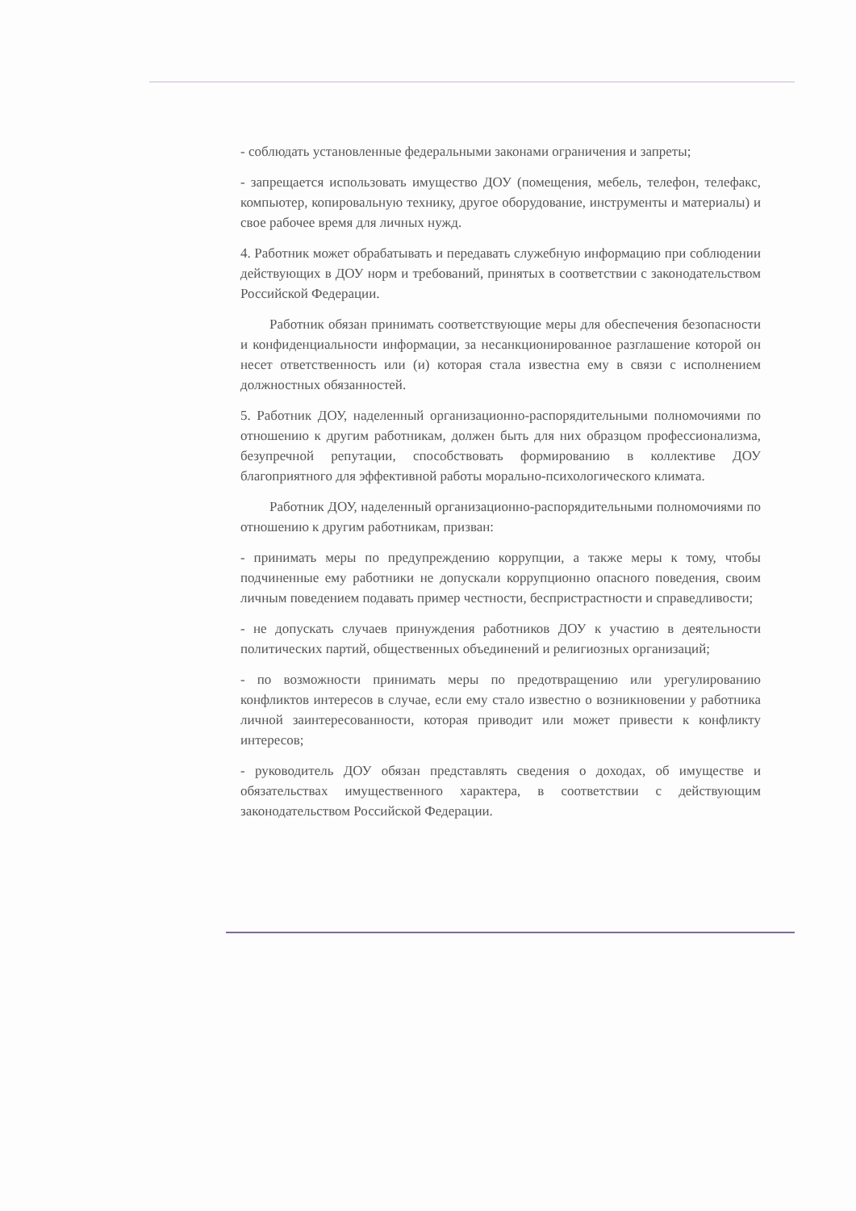- соблюдать установленные федеральными законами ограничения и запреты;
- запрещается использовать имущество ДОУ (помещения, мебель, телефон, телефакс, компьютер, копировальную технику, другое оборудование, инструменты и материалы) и свое рабочее время для личных нужд.
4. Работник может обрабатывать и передавать служебную информацию при соблюдении действующих в ДОУ норм и требований, принятых в соответствии с законодательством Российской Федерации.
Работник обязан принимать соответствующие меры для обеспечения безопасности и конфиденциальности информации, за несанкционированное разглашение которой он несет ответственность или (и) которая стала известна ему в связи с исполнением должностных обязанностей.
5. Работник ДОУ, наделенный организационно-распорядительными полномочиями по отношению к другим работникам, должен быть для них образцом профессионализма, безупречной репутации, способствовать формированию в коллективе ДОУ благоприятного для эффективной работы морально-психологического климата.
Работник ДОУ, наделенный организационно-распорядительными полномочиями по отношению к другим работникам, призван:
- принимать меры по предупреждению коррупции, а также меры к тому, чтобы подчиненные ему работники не допускали коррупционно опасного поведения, своим личным поведением подавать пример честности, беспристрастности и справедливости;
- не допускать случаев принуждения работников ДОУ к участию в деятельности политических партий, общественных объединений и религиозных организаций;
- по возможности принимать меры по предотвращению или урегулированию конфликтов интересов в случае, если ему стало известно о возникновении у работника личной заинтересованности, которая приводит или может привести к конфликту интересов;
- руководитель ДОУ обязан представлять сведения о доходах, об имуществе и обязательствах имущественного характера, в соответствии с действующим законодательством Российской Федерации.